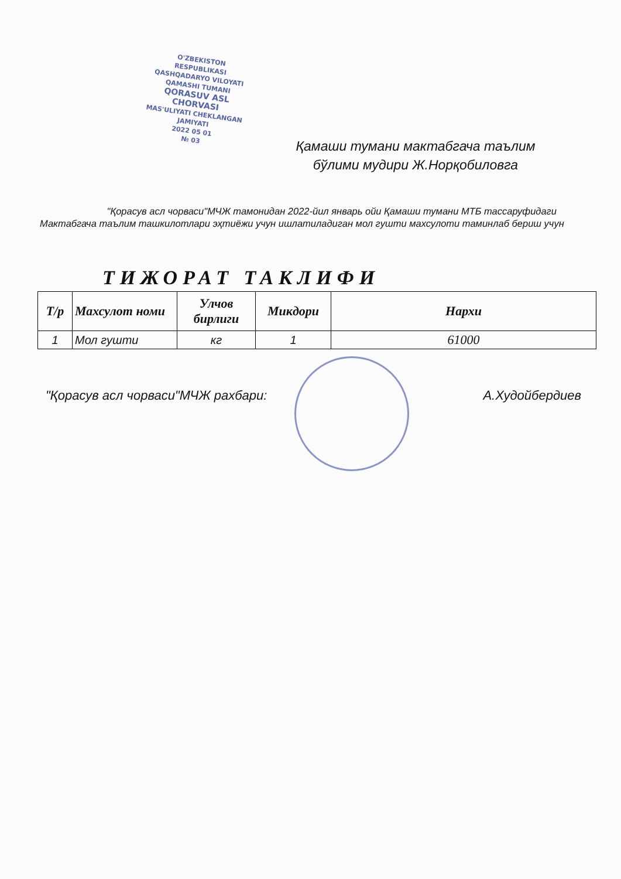O'ZBEKISTON RESPUBLIKASI QASHQADARYO VILOYATI QAMASHI TUMANI
QORASUV ASL CHORVASI
MAS'ULIYATI CHEKLANGAN JAMIYATI
2022 05 01
№ 03
Қамаши тумани мактабгача таълим бўлими мудири Ж.Норқобиловга
"Қорасув асл чорваси"МЧЖ тамонидан 2022-йил январь ойи Қамаши тумани МТБ тассаруфидаги Мактабгача таълим ташкилотлари эҳтиёжи учун ишлатиладиган мол гушти махсулоти таминлаб бериш учун
ТИЖОРАТ ТАКЛИФИ
| Т/р | Махсулот номи | Улчов бирлиги | Микдори | Нархи |
| --- | --- | --- | --- | --- |
| 1 | Мол гушти | кг | 1 | 61000 |
"Қорасув асл чорваси"МЧЖ рахбари: А.Худойбердиев